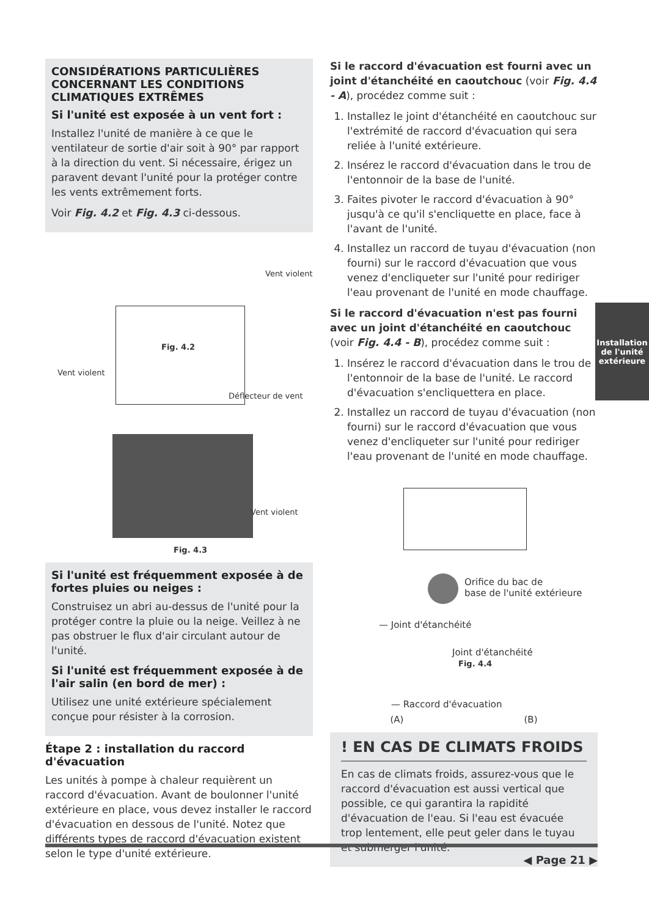CONSIDÉRATIONS PARTICULIÈRES CONCERNANT LES CONDITIONS CLIMATIQUES EXTRÊMES
Si l'unité est exposée à un vent fort :
Installez l'unité de manière à ce que le ventilateur de sortie d'air soit à 90° par rapport à la direction du vent. Si nécessaire, érigez un paravent devant l'unité pour la protéger contre les vents extrêmement forts.
Voir Fig. 4.2 et Fig. 4.3 ci-dessous.
Vent violent
Fig. 4.2
Vent violent
Déflecteur de vent
Vent violent
Fig. 4.3
Si l'unité est fréquemment exposée à de fortes pluies ou neiges :
Construisez un abri au-dessus de l'unité pour la protéger contre la pluie ou la neige. Veillez à ne pas obstruer le flux d'air circulant autour de l'unité.
Si l'unité est fréquemment exposée à de l'air salin (en bord de mer) :
Utilisez une unité extérieure spécialement conçue pour résister à la corrosion.
Étape 2 : installation du raccord d'évacuation
Les unités à pompe à chaleur requièrent un raccord d'évacuation. Avant de boulonner l'unité extérieure en place, vous devez installer le raccord d'évacuation en dessous de l'unité. Notez que différents types de raccord d'évacuation existent selon le type d'unité extérieure.
Si le raccord d'évacuation est fourni avec un joint d'étanchéité en caoutchouc (voir Fig. 4.4 - A), procédez comme suit :
1. Installez le joint d'étanchéité en caoutchouc sur l'extrémité de raccord d'évacuation qui sera reliée à l'unité extérieure.
2. Insérez le raccord d'évacuation dans le trou de l'entonnoir de la base de l'unité.
3. Faites pivoter le raccord d'évacuation à 90° jusqu'à ce qu'il s'encliquette en place, face à l'avant de l'unité.
4. Installez un raccord de tuyau d'évacuation (non fourni) sur le raccord d'évacuation que vous venez d'encliqueter sur l'unité pour rediriger l'eau provenant de l'unité en mode chauffage.
Si le raccord d'évacuation n'est pas fourni avec un joint d'étanchéité en caoutchouc (voir Fig. 4.4 - B), procédez comme suit :
1. Insérez le raccord d'évacuation dans le trou de l'entonnoir de la base de l'unité. Le raccord d'évacuation s'encliquettera en place.
2. Installez un raccord de tuyau d'évacuation (non fourni) sur le raccord d'évacuation que vous venez d'encliqueter sur l'unité pour rediriger l'eau provenant de l'unité en mode chauffage.
Orifice du bac de
base de l'unité extérieure
— Joint d'étanchéité
Joint d'étanchéité
Fig. 4.4
— Raccord d'évacuation
(A) (B)
! EN CAS DE CLIMATS FROIDS
En cas de climats froids, assurez-vous que le raccord d'évacuation est aussi vertical que possible, ce qui garantira la rapidité d'évacuation de l'eau. Si l'eau est évacuée trop lentement, elle peut geler dans le tuyau et submerger l'unité.
Installation
de l'unité
extérieure
◀ Page 21 ▶